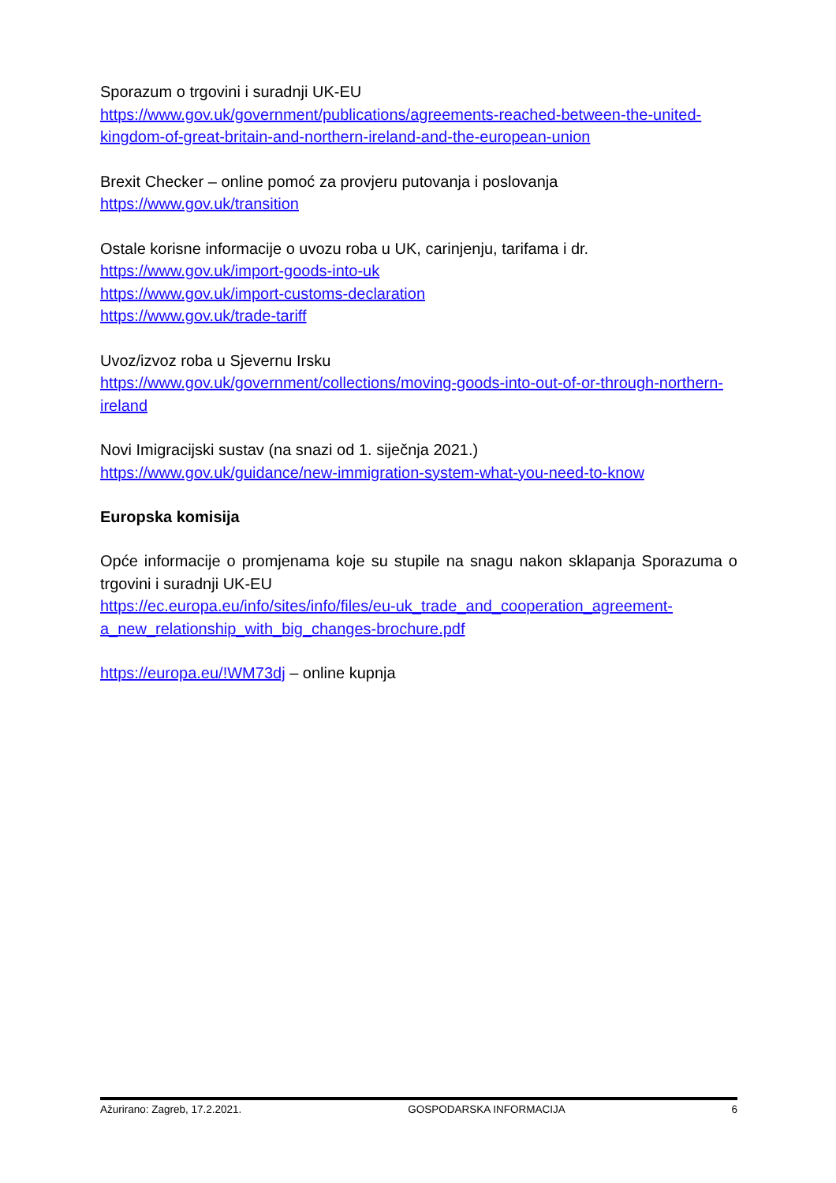Sporazum o trgovini i suradnji UK-EU
https://www.gov.uk/government/publications/agreements-reached-between-the-united-kingdom-of-great-britain-and-northern-ireland-and-the-european-union
Brexit Checker – online pomoć za provjeru putovanja i poslovanja
https://www.gov.uk/transition
Ostale korisne informacije o uvozu roba u UK, carinjenju, tarifama i dr.
https://www.gov.uk/import-goods-into-uk
https://www.gov.uk/import-customs-declaration
https://www.gov.uk/trade-tariff
Uvoz/izvoz roba u Sjevernu Irsku
https://www.gov.uk/government/collections/moving-goods-into-out-of-or-through-northern-ireland
Novi Imigracijski sustav (na snazi od 1. siječnja 2021.)
https://www.gov.uk/guidance/new-immigration-system-what-you-need-to-know
Europska komisija
Opće informacije o promjenama koje su stupile na snagu nakon sklapanja Sporazuma o trgovini i suradnji UK-EU
https://ec.europa.eu/info/sites/info/files/eu-uk_trade_and_cooperation_agreement-a_new_relationship_with_big_changes-brochure.pdf
https://europa.eu/!WM73dj – online kupnja
Ažurirano: Zagreb, 17.2.2021. GOSPODARSKA INFORMACIJA 6